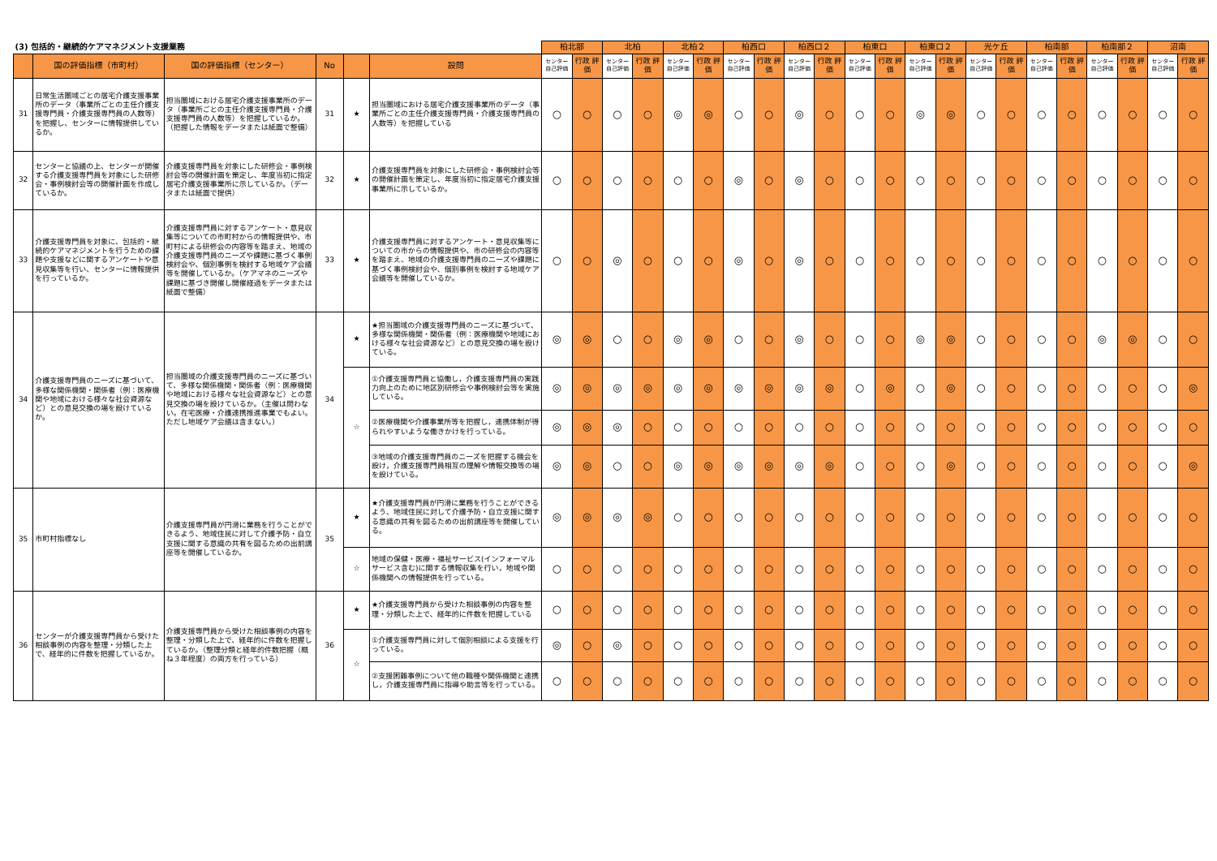| (3) 包括的・継続的ケアマネジメント支援業務 | | | | | | 柏北部 | | 北柏 | | 北柏２ | | 柏西口 | | 柏西口２ | | 柏東口 | | 柏東口２ | | 光ケ丘 | | 柏南部 | | 柏南部２ | | 沼南 | |
| --- | --- | --- | --- | --- | --- | --- | --- | --- | --- | --- | --- | --- | --- | --- | --- | --- | --- | --- | --- | --- | --- | --- | --- | --- | --- | --- | --- |
| | 国の評価指標（市町村） | 国の評価指標（センター） | No | | 設問 | センター 自己評価 | 行政 評価 | センター 自己評価 | 行政 評価 | センター 自己評価 | 行政 評価 | センター 自己評価 | 行政 評価 | センター 自己評価 | 行政 評価 | センター 自己評価 | 行政 評価 | センター 自己評価 | 行政 評価 | センター 自己評価 | 行政 評価 | センター 自己評価 | 行政 評価 | センター 自己評価 | 行政 評価 | センター 自己評価 | 行政 評価 |
| 31 | 日常生活圏域ごとの居宅介護支援事業所のデータ（事業所ごとの主任介護支援専門員・介護支援専門員の人数等）を把握し、センターに情報提供しているか。 | 担当圏域における居宅介護支援事業所のデータ（事業所ごとの主任介護支援専門員・介護支援専門員の人数等）を把握しているか。（把握した情報をデータまたは紙面で整備） | 31 | ★ | 担当圏域における居宅介護支援事業所のデータ（事業所ごとの主任介護支援専門員・介護支援専門員の人数等）を把握している | ○ | ○ | ○ | ○ | ◎ | ◎ | ○ | ○ | ◎ | ○ | ○ | ○ | ◎ | ◎ | ○ | ○ | ○ | ○ | ○ | ○ | ○ | ○ |
| 32 | センターと協議の上、センターが開催する介護支援専門員を対象にした研修会・事例検討会等の開催計画を作成しているか。 | 介護支援専門員を対象にした研修会・事例検討会等の開催計画を策定し、年度当初に指定居宅介護支援事業所に示しているか。（データまたは紙面で提供） | 32 | ★ | 介護支援専門員を対象にした研修会・事例検討会等の開催計画を策定し、年度当初に指定居宅介護支援事業所に示しているか。 | ○ | ○ | ○ | ○ | ○ | ○ | ◎ | ○ | ◎ | ○ | ○ | ○ | ○ | ○ | ○ | ○ | ○ | ○ | ○ | ○ | ○ | ○ |
| 33 | 介護支援専門員を対象に、包括的・継続的ケアマネジメントを行うための課題や支援などに関するアンケートや意見収集等を行い、センターに情報提供を行っているか。 | 介護支援専門員に対するアンケート・意見収集等についての市町村からの情報提供や、市町村による研修会の内容等を踏まえ、地域の介護支援専門員のニーズや課題に基づく事例検討会や、個別事例を検討する地域ケア会議等を開催しているか。（ケアマネのニーズや課題に基づき開催し開催経過をデータまたは紙面で整備） | 33 | ★ | 介護支援専門員に対するアンケート・意見収集等についての市からの情報提供や、市の研修会の内容等を踏まえ、地域の介護支援専門員のニーズや課題に基づく事例検討会や、個別事例を検討する地域ケア会議等を開催しているか。 | ○ | ○ | ◎ | ○ | ○ | ○ | ◎ | ○ | ◎ | ○ | ○ | ○ | ○ | ○ | ○ | ○ | ○ | ○ | ○ | ○ | ○ | ○ |
| 34 | 介護支援専門員のニーズに基づいて、多様な関係機関・関係者（例：医療機関や地域における様々な社会資源など）との意見交換の場を設けているか。 | 担当圏域の介護支援専門員のニーズに基づいて、多様な関係機関・関係者（例：医療機関や地域における様々な社会資源など）との意見交換の場を設けているか。（主催は問わない。在宅医療・介護連携推進事業でもよい。ただし地域ケア会議は含まない。） | 34 | ★ | ★担当圏域の介護支援専門員のニーズに基づいて、多様な関係機関・関係者（例：医療機関や地域における様々な社会資源など）との意見交換の場を設けている。 | ◎ | ◎ | ○ | ○ | ◎ | ◎ | ○ | ○ | ◎ | ○ | ○ | ○ | ◎ | ◎ | ○ | ○ | ○ | ○ | ◎ | ◎ | ○ | ○ |
| | | | | ☆ | ①介護支援専門員と協働し，介護支援専門員の実践力向上のために地区別研修会や事例検討会等を実施している。 | ◎ | ◎ | ◎ | ◎ | ◎ | ◎ | ◎ | ◎ | ◎ | ◎ | ○ | ◎ | ○ | ◎ | ○ | ○ | ○ | ○ | ○ | ○ | ○ | ◎ |
| | | | | | ②医療機関や介護事業所等を把握し，連携体制が得られやすいような働きかけを行っている。 | ◎ | ◎ | ◎ | ○ | ○ | ○ | ○ | ○ | ○ | ○ | ○ | ○ | ○ | ○ | ○ | ○ | ○ | ○ | ○ | ○ | ○ | ○ |
| | | | | | ③地域の介護支援専門員のニーズを把握する機会を設け，介護支援専門員相互の理解や情報交換等の場を設けている。 | ◎ | ◎ | ○ | ○ | ◎ | ◎ | ◎ | ◎ | ◎ | ◎ | ○ | ○ | ○ | ◎ | ○ | ○ | ○ | ○ | ○ | ○ | ○ | ◎ |
| 35 | 市町村指標なし | 介護支援専門員が円滑に業務を行うことができるよう、地域住民に対して介護予防・自立支援に関する意識の共有を図るための出前講座等を開催しているか。 | 35 | ★ | ★介護支援専門員が円滑に業務を行うことができるよう、地域住民に対して介護予防・自立支援に関する意識の共有を図るための出前講座等を開催している。 | ◎ | ◎ | ◎ | ◎ | ○ | ○ | ○ | ○ | ○ | ○ | ○ | ○ | ○ | ○ | ○ | ○ | ○ | ○ | ○ | ○ | ○ | ○ |
| | | | | ☆ | 地域の保健・医療・福祉サービス(インフォーマルサービス含む)に関する情報収集を行い，地域や関係機関への情報提供を行っている。 | ○ | ○ | ○ | ○ | ○ | ○ | ○ | ○ | ○ | ○ | ○ | ○ | ○ | ○ | ○ | ○ | ○ | ○ | ○ | ○ | ○ | ○ |
| 36 | センターが介護支援専門員から受けた相談事例の内容を整理・分類した上で、経年的に件数を把握しているか。 | 介護支援専門員から受けた相談事例の内容を整理・分類した上で、経年的に件数を把握しているか。（整理分類と経年的件数把握（概ね３年程度）の両方を行っている） | 36 | ★ | ★介護支援専門員から受けた相談事例の内容を整理・分類した上で、経年的に件数を把握している | ○ | ○ | ○ | ○ | ○ | ○ | ○ | ○ | ○ | ○ | ○ | ○ | ○ | ○ | ○ | ○ | ○ | ○ | ○ | ○ | ○ | ○ |
| | | | | ☆ | ①介護支援専門員に対して個別相談による支援を行っている。 | ◎ | ○ | ◎ | ○ | ○ | ○ | ○ | ○ | ○ | ○ | ○ | ○ | ○ | ○ | ○ | ○ | ○ | ○ | ○ | ○ | ○ | ○ |
| | | | | | ②支援困難事例について他の職種や関係機関と連携し，介護支援専門員に指導や助言等を行っている。 | ○ | ○ | ○ | ○ | ○ | ○ | ○ | ○ | ○ | ○ | ○ | ○ | ○ | ○ | ○ | ○ | ○ | ○ | ○ | ○ | ○ | ○ |